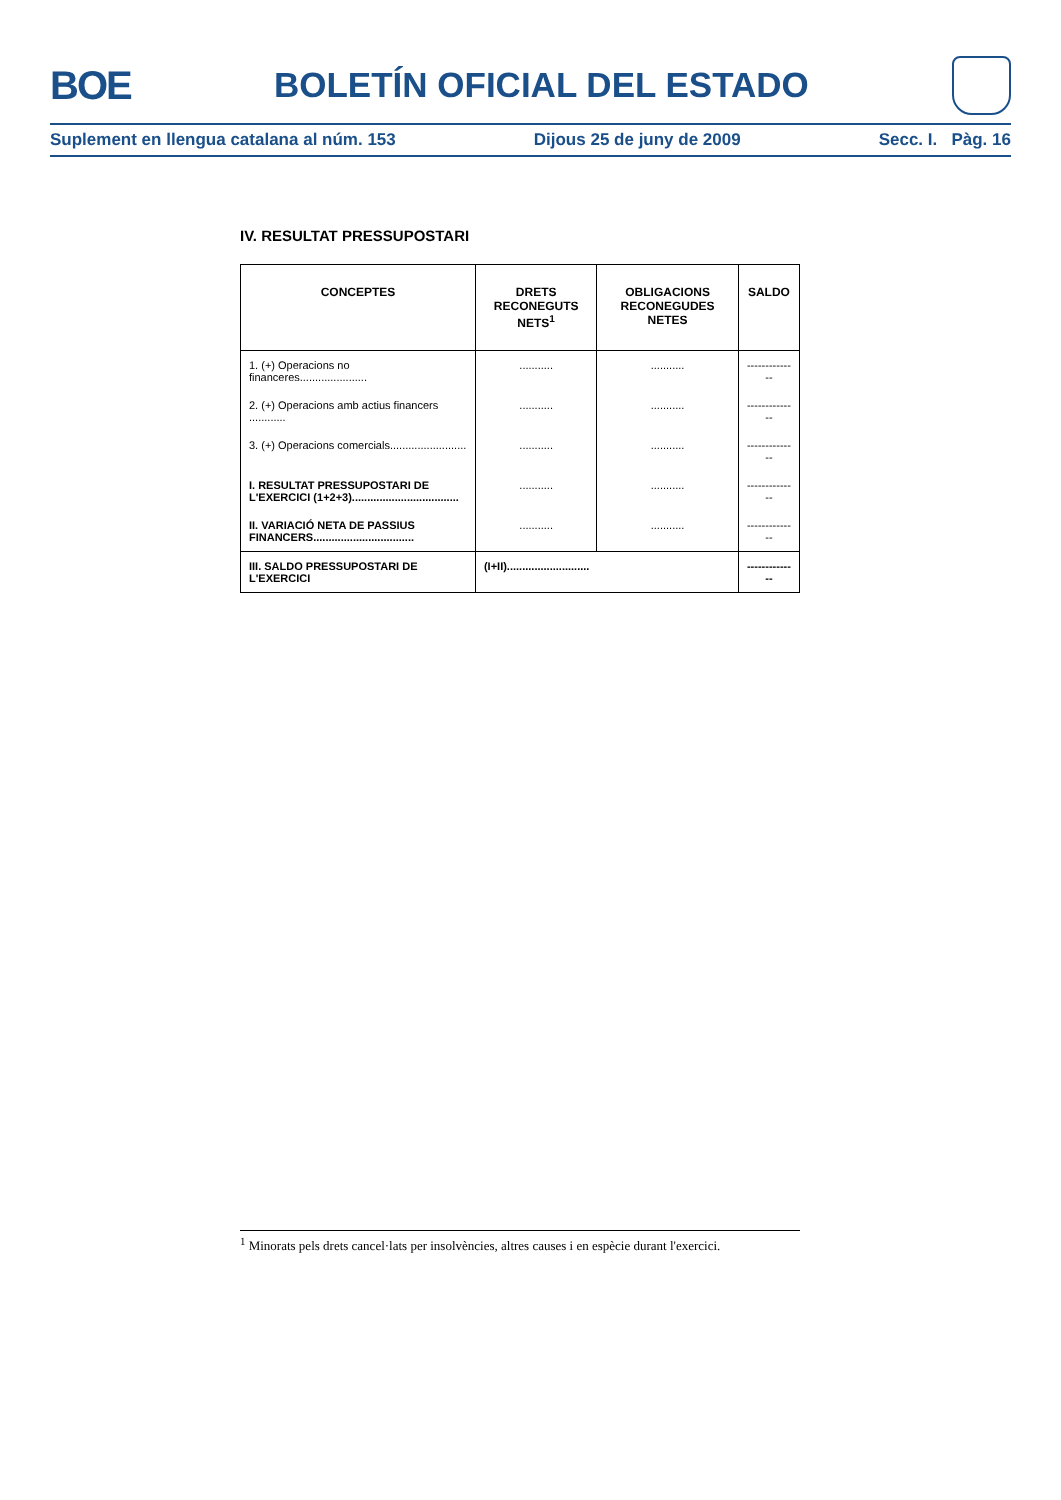BOE BOLETÍN OFICIAL DEL ESTADO
Suplement en llengua catalana al núm. 153 Dijous 25 de juny de 2009 Secc. I. Pàg. 16
IV. RESULTAT PRESSUPOSTARI
| CONCEPTES | DRETS RECONEGUTS NETS<sup>1</sup> | OBLIGACIONS RECONEGUDES NETES | SALDO |
| --- | --- | --- | --- |
| 1. (+) Operacions no financeres...................... | ........... | ........... | -------------- |
| 2. (+) Operacions amb actius financers ............ | ........... | ........... | -------------- |
| 3. (+) Operacions comercials......................... | ........... | ........... | -------------- |
| I. RESULTAT PRESSUPOSTARI DE L'EXERCICI (1+2+3)................................... | ........... | ........... | -------------- |
| II. VARIACIÓ NETA DE PASSIUS FINANCERS................................. | ........... | ........... | -------------- |
| III. SALDO PRESSUPOSTARI DE L'EXERCICI | (I+II)........................... | | -------------- |
<sup>1</sup> Minorats pels drets cancel·lats per insolvències, altres causes i en espècie durant l'exercici.